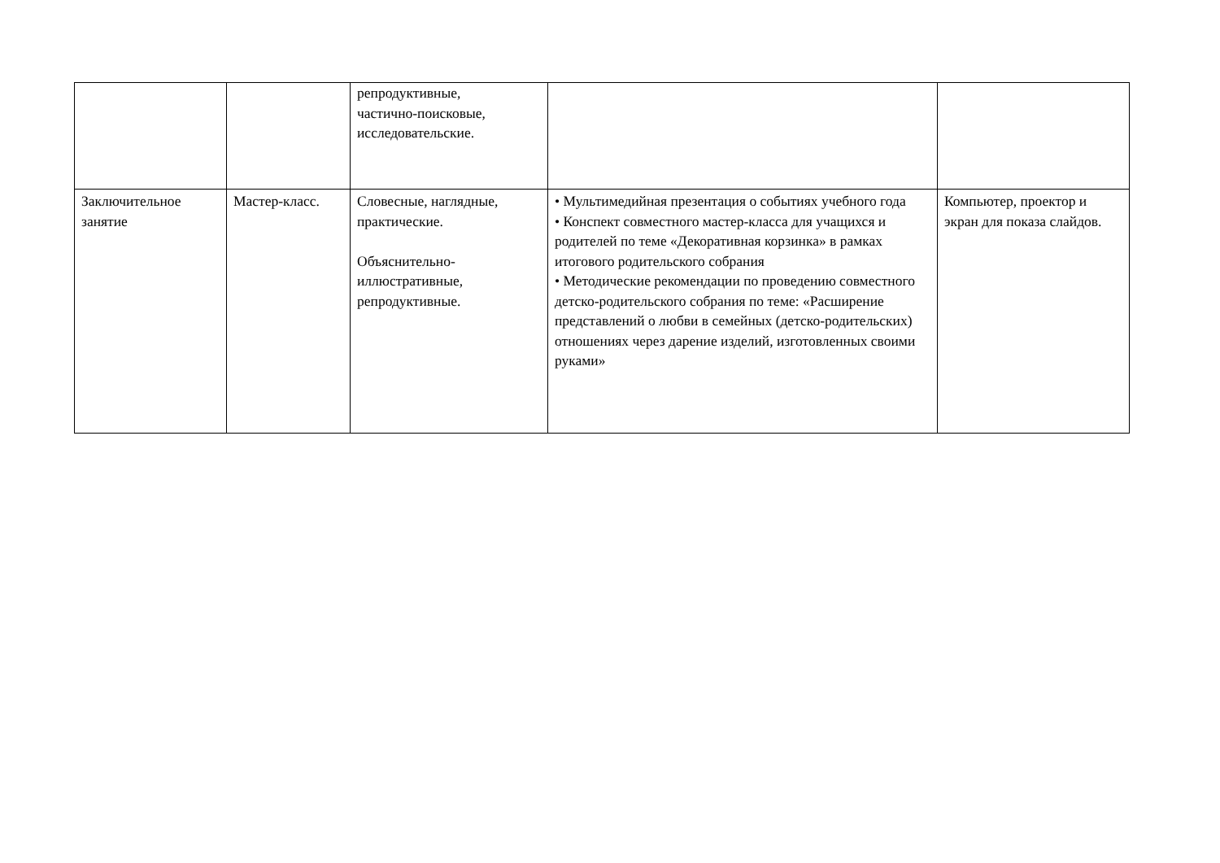| | | репродуктивные, частично-поисковые, исследовательские. | | |
| Заключительное занятие | Мастер-класс. | Словесные, наглядные, практические. Объяснительно-иллюстративные, репродуктивные. | • Мультимедийная презентация о событиях учебного года • Конспект совместного мастер-класса для учащихся и родителей по теме «Декоративная корзинка» в рамках итогового родительского собрания • Методические рекомендации по проведению совместного детско-родительского собрания по теме: «Расширение представлений о любви в семейных (детско-родительских) отношениях через дарение изделий, изготовленных своими руками» | Компьютер, проектор и экран для показа слайдов. |